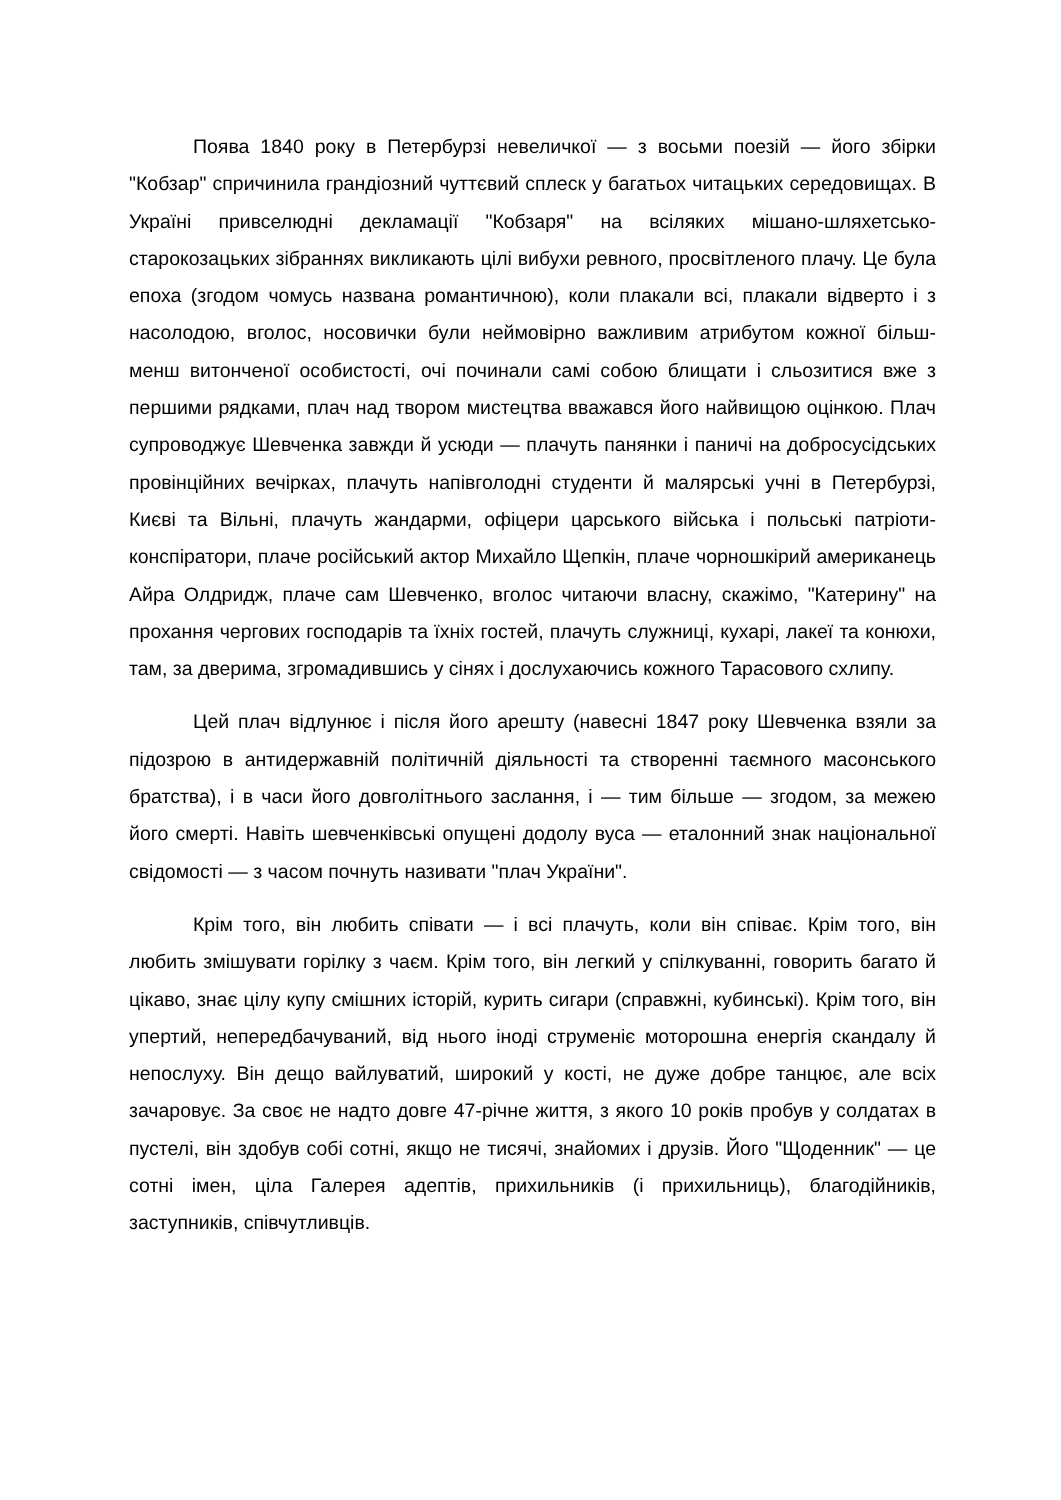Поява 1840 року в Петербурзі невеличкої — з восьми поезій — його збірки "Кобзар" спричинила грандіозний чуттєвий сплеск у багатьох читацьких середовищах. В Україні привселюдні декламації "Кобзаря" на всіляких мішано-шляхетсько-старокозацьких зібраннях викликають цілі вибухи ревного, просвітленого плачу. Це була епоха (згодом чомусь названа романтичною), коли плакали всі, плакали відверто і з насолодою, вголос, носовички були неймовірно важливим атрибутом кожної більш-менш витонченої особистості, очі починали самі собою блищати і сльозитися вже з першими рядками, плач над твором мистецтва вважався його найвищою оцінкою. Плач супроводжує Шевченка завжди й усюди — плачуть панянки і паничі на добросусідських провінційних вечірках, плачуть напівголодні студенти й малярські учні в Петербурзі, Києві та Вільні, плачуть жандарми, офіцери царського війська і польські патріоти-конспіратори, плаче російський актор Михайло Щепкін, плаче чорношкірий американець Айра Олдридж, плаче сам Шевченко, вголос читаючи власну, скажімо, "Катерину" на прохання чергових господарів та їхніх гостей, плачуть служниці, кухарі, лакеї та конюхи, там, за дверима, згромадившись у сінях і дослухаючись кожного Тарасового схлипу.
Цей плач відлунює і після його арешту (навесні 1847 року Шевченка взяли за підозрою в антидержавній політичній діяльності та створенні таємного масонського братства), і в часи його довголітнього заслання, і — тим більше — згодом, за межею його смерті. Навіть шевченківські опущені додолу вуса — еталонний знак національної свідомості — з часом почнуть називати "плач України".
Крім того, він любить співати — і всі плачуть, коли він співає. Крім того, він любить змішувати горілку з чаєм. Крім того, він легкий у спілкуванні, говорить багато й цікаво, знає цілу купу смішних історій, курить сигари (справжні, кубинські). Крім того, він упертий, непередбачуваний, від нього іноді струменіє моторошна енергія скандалу й непослуху. Він дещо вайлуватий, широкий у кості, не дуже добре танцює, але всіх зачаровує. За своє не надто довге 47-річне життя, з якого 10 років пробув у солдатах в пустелі, він здобув собі сотні, якщо не тисячі, знайомих і друзів. Його "Щоденник" — це сотні імен, ціла Галерея адептів, прихильників (і прихильниць), благодійників, заступників, співчутливців.